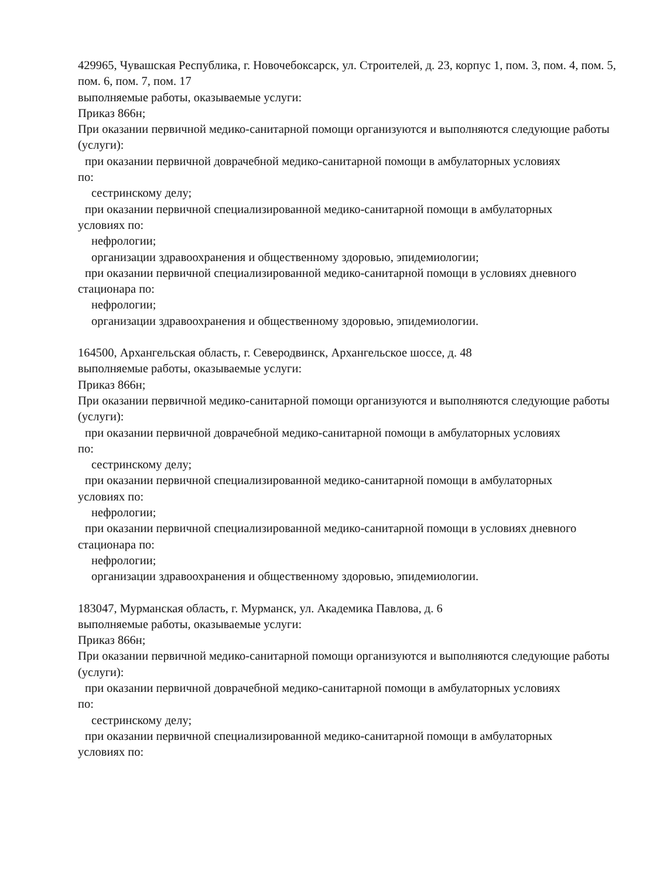429965, Чувашская Республика, г. Новочебоксарск, ул. Строителей, д. 23, корпус 1, пом. 3, пом. 4, пом. 5, пом. 6, пом. 7, пом. 17
выполняемые работы, оказываемые услуги:
Приказ 866н;
При оказании первичной медико-санитарной помощи организуются и выполняются следующие работы (услуги):
при оказании первичной доврачебной медико-санитарной помощи в амбулаторных условиях
по:
сестринскому делу;
при оказании первичной специализированной медико-санитарной помощи в амбулаторных
условиях по:
нефрологии;
организации здравоохранения и общественному здоровью, эпидемиологии;
при оказании первичной специализированной медико-санитарной помощи в условиях дневного
стационара по:
нефрологии;
организации здравоохранения и общественному здоровью, эпидемиологии.
164500, Архангельская область, г. Северодвинск, Архангельское шоссе, д. 48
выполняемые работы, оказываемые услуги:
Приказ 866н;
При оказании первичной медико-санитарной помощи организуются и выполняются следующие работы (услуги):
при оказании первичной доврачебной медико-санитарной помощи в амбулаторных условиях
по:
сестринскому делу;
при оказании первичной специализированной медико-санитарной помощи в амбулаторных
условиях по:
нефрологии;
при оказании первичной специализированной медико-санитарной помощи в условиях дневного
стационара по:
нефрологии;
организации здравоохранения и общественному здоровью, эпидемиологии.
183047, Мурманская область, г. Мурманск, ул. Академика Павлова, д. 6
выполняемые работы, оказываемые услуги:
Приказ 866н;
При оказании первичной медико-санитарной помощи организуются и выполняются следующие работы (услуги):
при оказании первичной доврачебной медико-санитарной помощи в амбулаторных условиях
по:
сестринскому делу;
при оказании первичной специализированной медико-санитарной помощи в амбулаторных
условиях по: